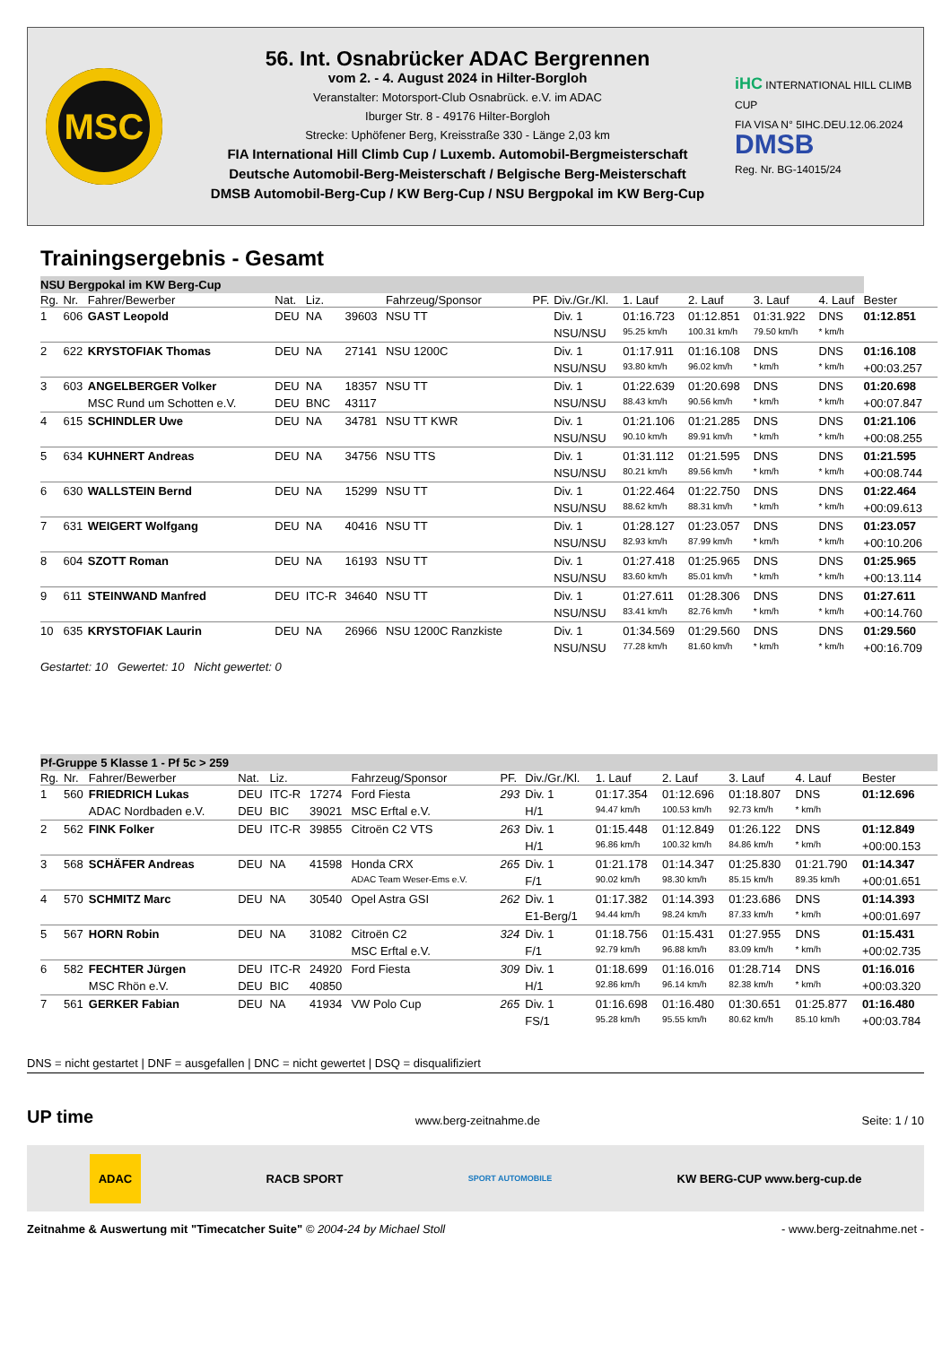MSC
56. Int. Osnabrücker ADAC Bergrennen
vom 2. - 4. August 2024 in Hilter-Borgloh
Veranstalter: Motorsport-Club Osnabrück. e.V. im ADAC
Iburger Str. 8 - 49176 Hilter-Borgloh
Strecke: Uphöfener Berg, Kreisstraße 330 - Länge 2,03 km
FIA International Hill Climb Cup / Luxemb. Automobil-Bergmeisterschaft
Deutsche Automobil-Berg-Meisterschaft / Belgische Berg-Meisterschaft
DMSB Automobil-Berg-Cup / KW Berg-Cup / NSU Bergpokal im KW Berg-Cup
iHC INTERNATIONAL HILL CLIMB CUP
FIA VISA N° 5IHC.DEU.12.06.2024
DMSB
Reg. Nr. BG-14015/24
Trainingsergebnis - Gesamt
| NSU Bergpokal im KW Berg-Cup | | | | | | | | | | | | | |
| Rg. | Nr. | Fahrer/Bewerber | Nat. | Liz. | | Fahrzeug/Sponsor | PF. | Div./Gr./Kl. | 1. Lauf | 2. Lauf | 3. Lauf | 4. Lauf | Bester |
| 1 | 606 | GAST Leopold | DEU | NA | 39603 | NSU TT | | Div. 1 | 01:16.723 | 01:12.851 | 01:31.922 | DNS | 01:12.851 |
| | | | | | | | | NSU/NSU | 95.25 km/h | 100.31 km/h | 79.50 km/h | * km/h | |
| 2 | 622 | KRYSTOFIAK Thomas | DEU | NA | 27141 | NSU 1200C | | Div. 1 | 01:17.911 | 01:16.108 | DNS | DNS | 01:16.108 |
| | | | | | | | | NSU/NSU | 93.80 km/h | 96.02 km/h | * km/h | * km/h | +00:03.257 |
| 3 | 603 | ANGELBERGER Volker | DEU | NA | 18357 | NSU TT | | Div. 1 | 01:22.639 | 01:20.698 | DNS | DNS | 01:20.698 |
| | | MSC Rund um Schotten e.V. | DEU | BNC | 43117 | | | NSU/NSU | 88.43 km/h | 90.56 km/h | * km/h | * km/h | +00:07.847 |
| 4 | 615 | SCHINDLER Uwe | DEU | NA | 34781 | NSU TT KWR | | Div. 1 | 01:21.106 | 01:21.285 | DNS | DNS | 01:21.106 |
| | | | | | | | | NSU/NSU | 90.10 km/h | 89.91 km/h | * km/h | * km/h | +00:08.255 |
| 5 | 634 | KUHNERT Andreas | DEU | NA | 34756 | NSU TTS | | Div. 1 | 01:31.112 | 01:21.595 | DNS | DNS | 01:21.595 |
| | | | | | | | | NSU/NSU | 80.21 km/h | 89.56 km/h | * km/h | * km/h | +00:08.744 |
| 6 | 630 | WALLSTEIN Bernd | DEU | NA | 15299 | NSU TT | | Div. 1 | 01:22.464 | 01:22.750 | DNS | DNS | 01:22.464 |
| | | | | | | | | NSU/NSU | 88.62 km/h | 88.31 km/h | * km/h | * km/h | +00:09.613 |
| 7 | 631 | WEIGERT Wolfgang | DEU | NA | 40416 | NSU TT | | Div. 1 | 01:28.127 | 01:23.057 | DNS | DNS | 01:23.057 |
| | | | | | | | | NSU/NSU | 82.93 km/h | 87.99 km/h | * km/h | * km/h | +00:10.206 |
| 8 | 604 | SZOTT Roman | DEU | NA | 16193 | NSU TT | | Div. 1 | 01:27.418 | 01:25.965 | DNS | DNS | 01:25.965 |
| | | | | | | | | NSU/NSU | 83.60 km/h | 85.01 km/h | * km/h | * km/h | +00:13.114 |
| 9 | 611 | STEINWAND Manfred | DEU | ITC-R | 34640 | NSU TT | | Div. 1 | 01:27.611 | 01:28.306 | DNS | DNS | 01:27.611 |
| | | | | | | | | NSU/NSU | 83.41 km/h | 82.76 km/h | * km/h | * km/h | +00:14.760 |
| 10 | 635 | KRYSTOFIAK Laurin | DEU | NA | 26966 | NSU 1200C Ranzkiste | | Div. 1 | 01:34.569 | 01:29.560 | DNS | DNS | 01:29.560 |
| | | | | | | | | NSU/NSU | 77.28 km/h | 81.60 km/h | * km/h | * km/h | +00:16.709 |
Gestartet: 10 Gewertet: 10 Nicht gewertet: 0
| Pf-Gruppe 5 Klasse 1 - Pf 5c > 259 | | | | | | | | | | | | | |
| Rg. | Nr. | Fahrer/Bewerber | Nat. | Liz. | | Fahrzeug/Sponsor | PF. | Div./Gr./Kl. | 1. Lauf | 2. Lauf | 3. Lauf | 4. Lauf | Bester |
| 1 | 560 | FRIEDRICH Lukas | DEU | ITC-R | 17274 | Ford Fiesta | 293 | Div. 1 | 01:17.354 | 01:12.696 | 01:18.807 | DNS | 01:12.696 |
| | | ADAC Nordbaden e.V. | DEU | BIC | 39021 | MSC Erftal e.V. | | H/1 | 94.47 km/h | 100.53 km/h | 92.73 km/h | * km/h | |
| 2 | 562 | FINK Folker | DEU | ITC-R | 39855 | Citroën C2 VTS | 263 | Div. 1 | 01:15.448 | 01:12.849 | 01:26.122 | DNS | 01:12.849 |
| | | | | | | | | H/1 | 96.86 km/h | 100.32 km/h | 84.86 km/h | * km/h | +00:00.153 |
| 3 | 568 | SCHÄFER Andreas | DEU | NA | 41598 | Honda CRX | 265 | Div. 1 | 01:21.178 | 01:14.347 | 01:25.830 | 01:21.790 | 01:14.347 |
| | | | | | | ADAC Team Weser-Ems e.V. | | F/1 | 90.02 km/h | 98.30 km/h | 85.15 km/h | 89.35 km/h | +00:01.651 |
| 4 | 570 | SCHMITZ Marc | DEU | NA | 30540 | Opel Astra GSI | 262 | Div. 1 | 01:17.382 | 01:14.393 | 01:23.686 | DNS | 01:14.393 |
| | | | | | | | | E1-Berg/1 | 94.44 km/h | 98.24 km/h | 87.33 km/h | * km/h | +00:01.697 |
| 5 | 567 | HORN Robin | DEU | NA | 31082 | Citroën C2 | 324 | Div. 1 | 01:18.756 | 01:15.431 | 01:27.955 | DNS | 01:15.431 |
| | | | | | | MSC Erftal e.V. | | F/1 | 92.79 km/h | 96.88 km/h | 83.09 km/h | * km/h | +00:02.735 |
| 6 | 582 | FECHTER Jürgen | DEU | ITC-R | 24920 | Ford Fiesta | 309 | Div. 1 | 01:18.699 | 01:16.016 | 01:28.714 | DNS | 01:16.016 |
| | | MSC Rhön e.V. | DEU | BIC | 40850 | | | H/1 | 92.86 km/h | 96.14 km/h | 82.38 km/h | * km/h | +00:03.320 |
| 7 | 561 | GERKER Fabian | DEU | NA | 41934 | VW Polo Cup | 265 | Div. 1 | 01:16.698 | 01:16.480 | 01:30.651 | 01:25.877 | 01:16.480 |
| | | | | | | | | FS/1 | 95.28 km/h | 95.55 km/h | 80.62 km/h | 85.10 km/h | +00:03.784 |
DNS = nicht gestartet | DNF = ausgefallen | DNC = nicht gewertet | DSQ = disqualifiziert
UP time www.berg-zeitnahme.de Seite: 1 / 10
ADAC RACB SPORT SPORT AUTOMOBILE KW BERG-CUP www.berg-cup.de
Zeitnahme & Auswertung mit "Timecatcher Suite" © 2004-24 by Michael Stoll - www.berg-zeitnahme.net -